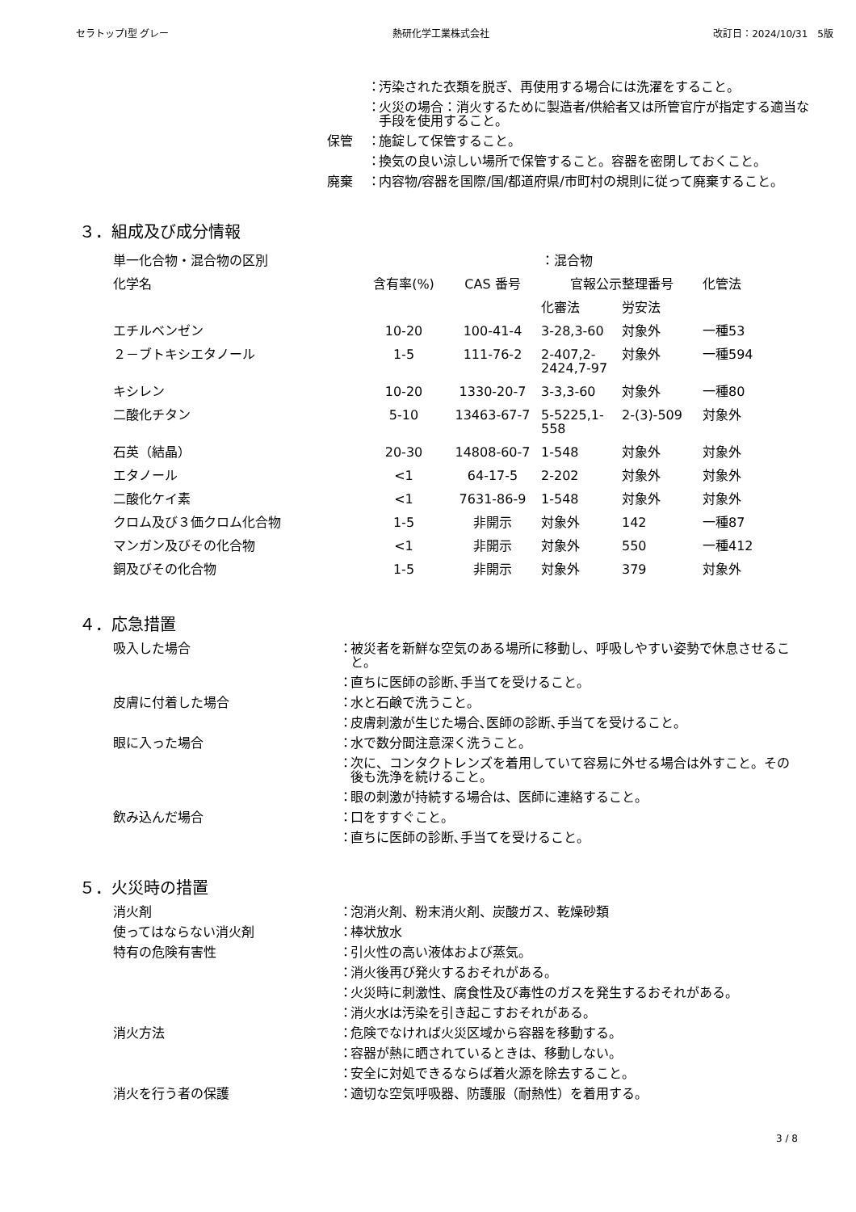セラトップⅠ型 グレー 熱研化学工業株式会社 改訂日：2024/10/31　5版
： 汚染された衣類を脱ぎ、再使用する場合には洗濯をすること。
： 火災の場合：消火するために製造者/供給者又は所管官庁が指定する適当な手段を使用すること。
保管 ： 施錠して保管すること。
： 換気の良い涼しい場所で保管すること。容器を密閉しておくこと。
廃棄 ： 内容物/容器を国際/国/都道府県/市町村の規則に従って廃棄すること。
３．組成及び成分情報
| 単一化合物・混合物の区別 | | | ：混合物 | | |
| 化学名 | 含有率(%) | CAS 番号 | 官報公示整理番号 | | 化管法 |
| | | | 化審法 | 労安法 | |
| エチルベンゼン | 10-20 | 100-41-4 | 3-28,3-60 | 対象外 | 一種53 |
| ２－ブトキシエタノール | 1-5 | 111-76-2 | 2-407,2-2424,7-97 | 対象外 | 一種594 |
| キシレン | 10-20 | 1330-20-7 | 3-3,3-60 | 対象外 | 一種80 |
| 二酸化チタン | 5-10 | 13463-67-7 | 5-5225,1-558 | 2-(3)-509 | 対象外 |
| 石英（結晶） | 20-30 | 14808-60-7 | 1-548 | 対象外 | 対象外 |
| エタノール | <1 | 64-17-5 | 2-202 | 対象外 | 対象外 |
| 二酸化ケイ素 | <1 | 7631-86-9 | 1-548 | 対象外 | 対象外 |
| クロム及び３価クロム化合物 | 1-5 | 非開示 | 対象外 | 142 | 一種87 |
| マンガン及びその化合物 | <1 | 非開示 | 対象外 | 550 | 一種412 |
| 銅及びその化合物 | 1-5 | 非開示 | 対象外 | 379 | 対象外 |
４．応急措置
吸入した場合 ： 被災者を新鮮な空気のある場所に移動し、呼吸しやすい姿勢で休息させること。
： 直ちに医師の診断､手当てを受けること。
皮膚に付着した場合 ： 水と石鹸で洗うこと。
： 皮膚刺激が生じた場合､医師の診断､手当てを受けること。
眼に入った場合 ： 水で数分間注意深く洗うこと。
： 次に、コンタクトレンズを着用していて容易に外せる場合は外すこと。その後も洗浄を続けること。
： 眼の刺激が持続する場合は、医師に連絡すること。
飲み込んだ場合 ： 口をすすぐこと。
： 直ちに医師の診断､手当てを受けること。
５．火災時の措置
消火剤 ： 泡消火剤、粉末消火剤、炭酸ガス、乾燥砂類
使ってはならない消火剤 ： 棒状放水
特有の危険有害性 ： 引火性の高い液体および蒸気。
： 消火後再び発火するおそれがある。
： 火災時に刺激性、腐食性及び毒性のガスを発生するおそれがある。
： 消火水は汚染を引き起こすおそれがある。
消火方法 ： 危険でなければ火災区域から容器を移動する。
： 容器が熱に晒されているときは、移動しない。
： 安全に対処できるならば着火源を除去すること。
消火を行う者の保護 ： 適切な空気呼吸器、防護服（耐熱性）を着用する。
3 / 8